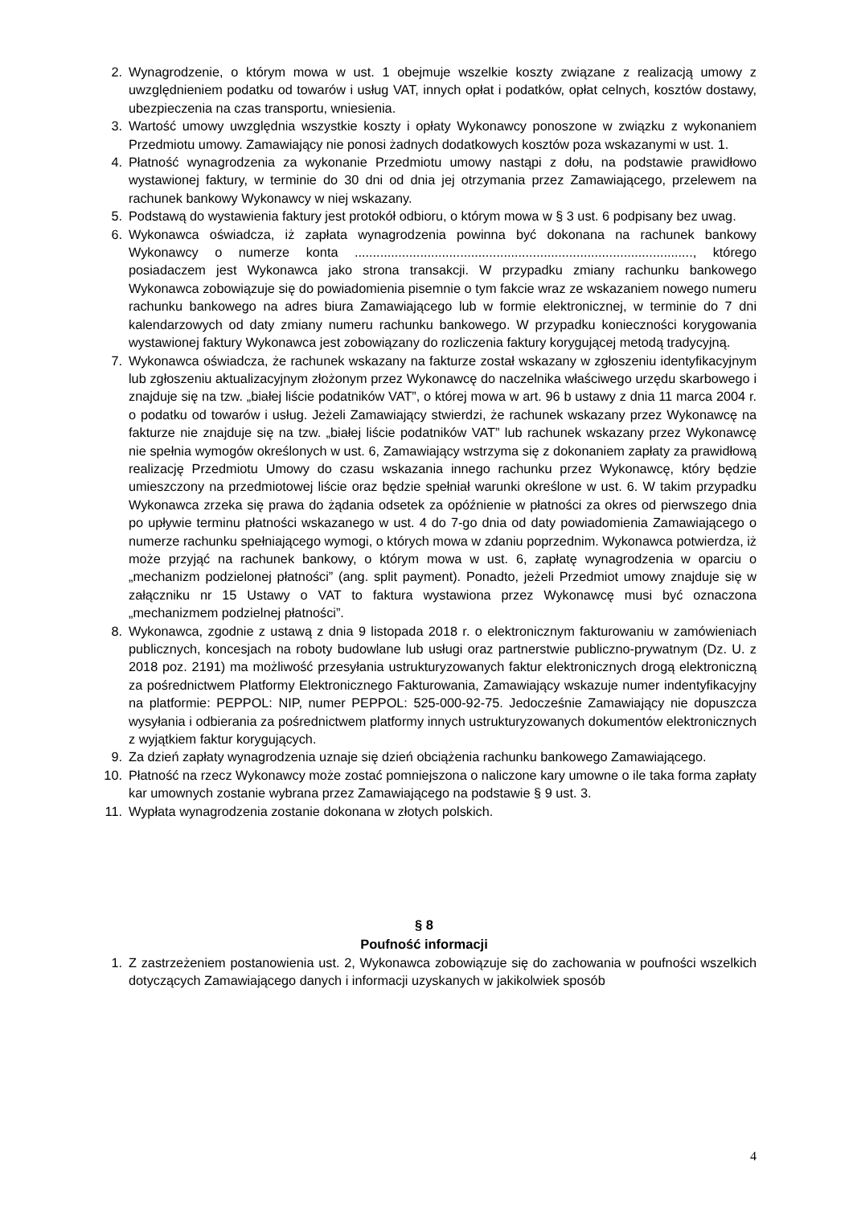2. Wynagrodzenie, o którym mowa w ust. 1 obejmuje wszelkie koszty związane z realizacją umowy z uwzględnieniem podatku od towarów i usług VAT, innych opłat i podatków, opłat celnych, kosztów dostawy, ubezpieczenia na czas transportu, wniesienia.
3. Wartość umowy uwzględnia wszystkie koszty i opłaty Wykonawcy ponoszone w związku z wykonaniem Przedmiotu umowy. Zamawiający nie ponosi żadnych dodatkowych kosztów poza wskazanymi w ust. 1.
4. Płatność wynagrodzenia za wykonanie Przedmiotu umowy nastąpi z dołu, na podstawie prawidłowo wystawionej faktury, w terminie do 30 dni od dnia jej otrzymania przez Zamawiającego, przelewem na rachunek bankowy Wykonawcy w niej wskazany.
5. Podstawą do wystawienia faktury jest protokół odbioru, o którym mowa w § 3 ust. 6 podpisany bez uwag.
6. Wykonawca oświadcza, iż zapłata wynagrodzenia powinna być dokonana na rachunek bankowy Wykonawcy o numerze konta ............................................................................................., którego posiadaczem jest Wykonawca jako strona transakcji. W przypadku zmiany rachunku bankowego Wykonawca zobowiązuje się do powiadomienia pisemnie o tym fakcie wraz ze wskazaniem nowego numeru rachunku bankowego na adres biura Zamawiającego lub w formie elektronicznej, w terminie do 7 dni kalendarzowych od daty zmiany numeru rachunku bankowego. W przypadku konieczności korygowania wystawionej faktury Wykonawca jest zobowiązany do rozliczenia faktury korygującej metodą tradycyjną.
7. Wykonawca oświadcza, że rachunek wskazany na fakturze został wskazany w zgłoszeniu identyfikacyjnym lub zgłoszeniu aktualizacyjnym złożonym przez Wykonawcę do naczelnika właściwego urzędu skarbowego i znajduje się na tzw. „białej liście podatników VAT”, o której mowa w art. 96 b ustawy z dnia 11 marca 2004 r. o podatku od towarów i usług. Jeżeli Zamawiający stwierdzi, że rachunek wskazany przez Wykonawcę na fakturze nie znajduje się na tzw. „białej liście podatników VAT” lub rachunek wskazany przez Wykonawcę nie spełnia wymogów określonych w ust. 6, Zamawiający wstrzyma się z dokonaniem zapłaty za prawidłową realizację Przedmiotu Umowy do czasu wskazania innego rachunku przez Wykonawcę, który będzie umieszczony na przedmiotowej liście oraz będzie spełniał warunki określone w ust. 6. W takim przypadku Wykonawca zrzeka się prawa do żądania odsetek za opóźnienie w płatności za okres od pierwszego dnia po upływie terminu płatności wskazanego w ust. 4 do 7-go dnia od daty powiadomienia Zamawiającego o numerze rachunku spełniającego wymogi, o których mowa w zdaniu poprzednim. Wykonawca potwierdza, iż może przyjąć na rachunek bankowy, o którym mowa w ust. 6, zapłatę wynagrodzenia w oparciu o „mechanizm podzielonej płatności” (ang. split payment). Ponadto, jeżeli Przedmiot umowy znajduje się w załączniku nr 15 Ustawy o VAT to faktura wystawiona przez Wykonawcę musi być oznaczona „mechanizmem podzielnej płatności”.
8. Wykonawca, zgodnie z ustawą z dnia 9 listopada 2018 r. o elektronicznym fakturowaniu w zamówieniach publicznych, koncesjach na roboty budowlane lub usługi oraz partnerstwie publiczno-prywatnym (Dz. U. z 2018 poz. 2191) ma możliwość przesyłania ustrukturyzowanych faktur elektronicznych drogą elektroniczną za pośrednictwem Platformy Elektronicznego Fakturowania, Zamawiający wskazuje numer indentyfikacyjny na platformie: PEPPOL: NIP, numer PEPPOL: 525-000-92-75. Jedocześnie Zamawiający nie dopuszcza wysyłania i odbierania za pośrednictwem platformy innych ustrukturyzowanych dokumentów elektronicznych z wyjątkiem faktur korygujących.
9. Za dzień zapłaty wynagrodzenia uznaje się dzień obciążenia rachunku bankowego Zamawiającego.
10. Płatność na rzecz Wykonawcy może zostać pomniejszona o naliczone kary umowne o ile taka forma zapłaty kar umownych zostanie wybrana przez Zamawiającego na podstawie § 9 ust. 3.
11. Wypłata wynagrodzenia zostanie dokonana w złotych polskich.
§ 8
Poufność informacji
1. Z zastrzeżeniem postanowienia ust. 2, Wykonawca zobowiązuje się do zachowania w poufności wszelkich dotyczących Zamawiającego danych i informacji uzyskanych w jakikolwiek sposób
4